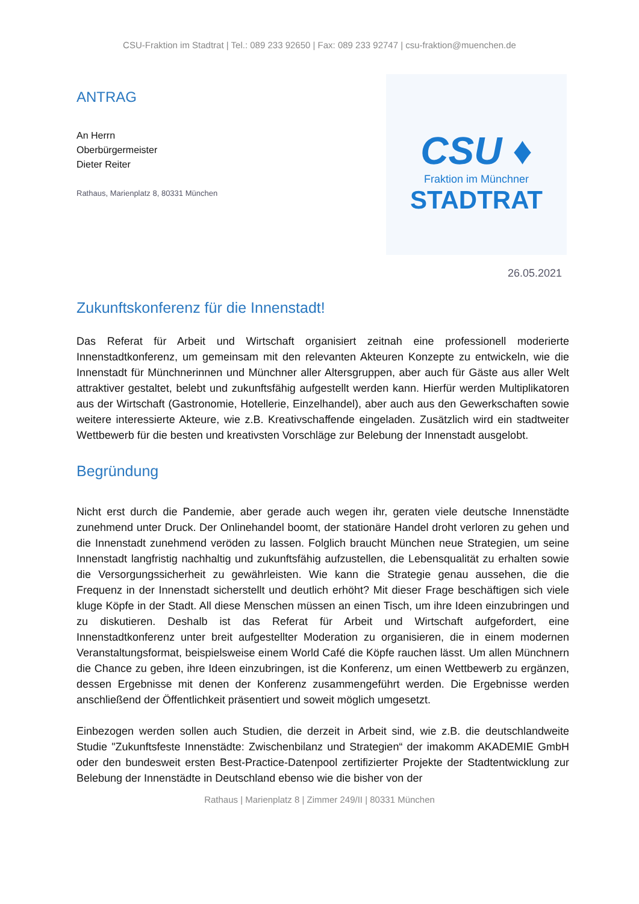CSU-Fraktion im Stadtrat | Tel.: 089 233 92650 | Fax: 089 233 92747 | csu-fraktion@muenchen.de
ANTRAG
An Herrn
Oberbürgermeister
Dieter Reiter
Rathaus, Marienplatz 8, 80331 München
CSU ♦
Fraktion im Münchner
STADTRAT
26.05.2021
Zukunftskonferenz für die Innenstadt!
Das Referat für Arbeit und Wirtschaft organisiert zeitnah eine professionell moderierte Innenstadtkonferenz, um gemeinsam mit den relevanten Akteuren Konzepte zu entwickeln, wie die Innenstadt für Münchnerinnen und Münchner aller Altersgruppen, aber auch für Gäste aus aller Welt attraktiver gestaltet, belebt und zukunftsfähig aufgestellt werden kann. Hierfür werden Multiplikatoren aus der Wirtschaft (Gastronomie, Hotellerie, Einzelhandel), aber auch aus den Gewerkschaften sowie weitere interessierte Akteure, wie z.B. Kreativschaffende eingeladen. Zusätzlich wird ein stadtweiter Wettbewerb für die besten und kreativsten Vorschläge zur Belebung der Innenstadt ausgelobt.
Begründung
Nicht erst durch die Pandemie, aber gerade auch wegen ihr, geraten viele deutsche Innenstädte zunehmend unter Druck. Der Onlinehandel boomt, der stationäre Handel droht verloren zu gehen und die Innenstadt zunehmend veröden zu lassen. Folglich braucht München neue Strategien, um seine Innenstadt langfristig nachhaltig und zukunftsfähig aufzustellen, die Lebensqualität zu erhalten sowie die Versorgungssicherheit zu gewährleisten. Wie kann die Strategie genau aussehen, die die Frequenz in der Innenstadt sicherstellt und deutlich erhöht? Mit dieser Frage beschäftigen sich viele kluge Köpfe in der Stadt. All diese Menschen müssen an einen Tisch, um ihre Ideen einzubringen und zu diskutieren. Deshalb ist das Referat für Arbeit und Wirtschaft aufgefordert, eine Innenstadtkonferenz unter breit aufgestellter Moderation zu organisieren, die in einem modernen Veranstaltungsformat, beispielsweise einem World Café die Köpfe rauchen lässt. Um allen Münchnern die Chance zu geben, ihre Ideen einzubringen, ist die Konferenz, um einen Wettbewerb zu ergänzen, dessen Ergebnisse mit denen der Konferenz zusammengeführt werden. Die Ergebnisse werden anschließend der Öffentlichkeit präsentiert und soweit möglich umgesetzt.
Einbezogen werden sollen auch Studien, die derzeit in Arbeit sind, wie z.B. die deutschlandweite Studie "Zukunftsfeste Innenstädte: Zwischenbilanz und Strategien“ der imakomm AKADEMIE GmbH oder den bundesweit ersten Best-Practice-Datenpool zertifizierter Projekte der Stadtentwicklung zur Belebung der Innenstädte in Deutschland ebenso wie die bisher von der
Rathaus | Marienplatz 8 | Zimmer 249/II | 80331 München